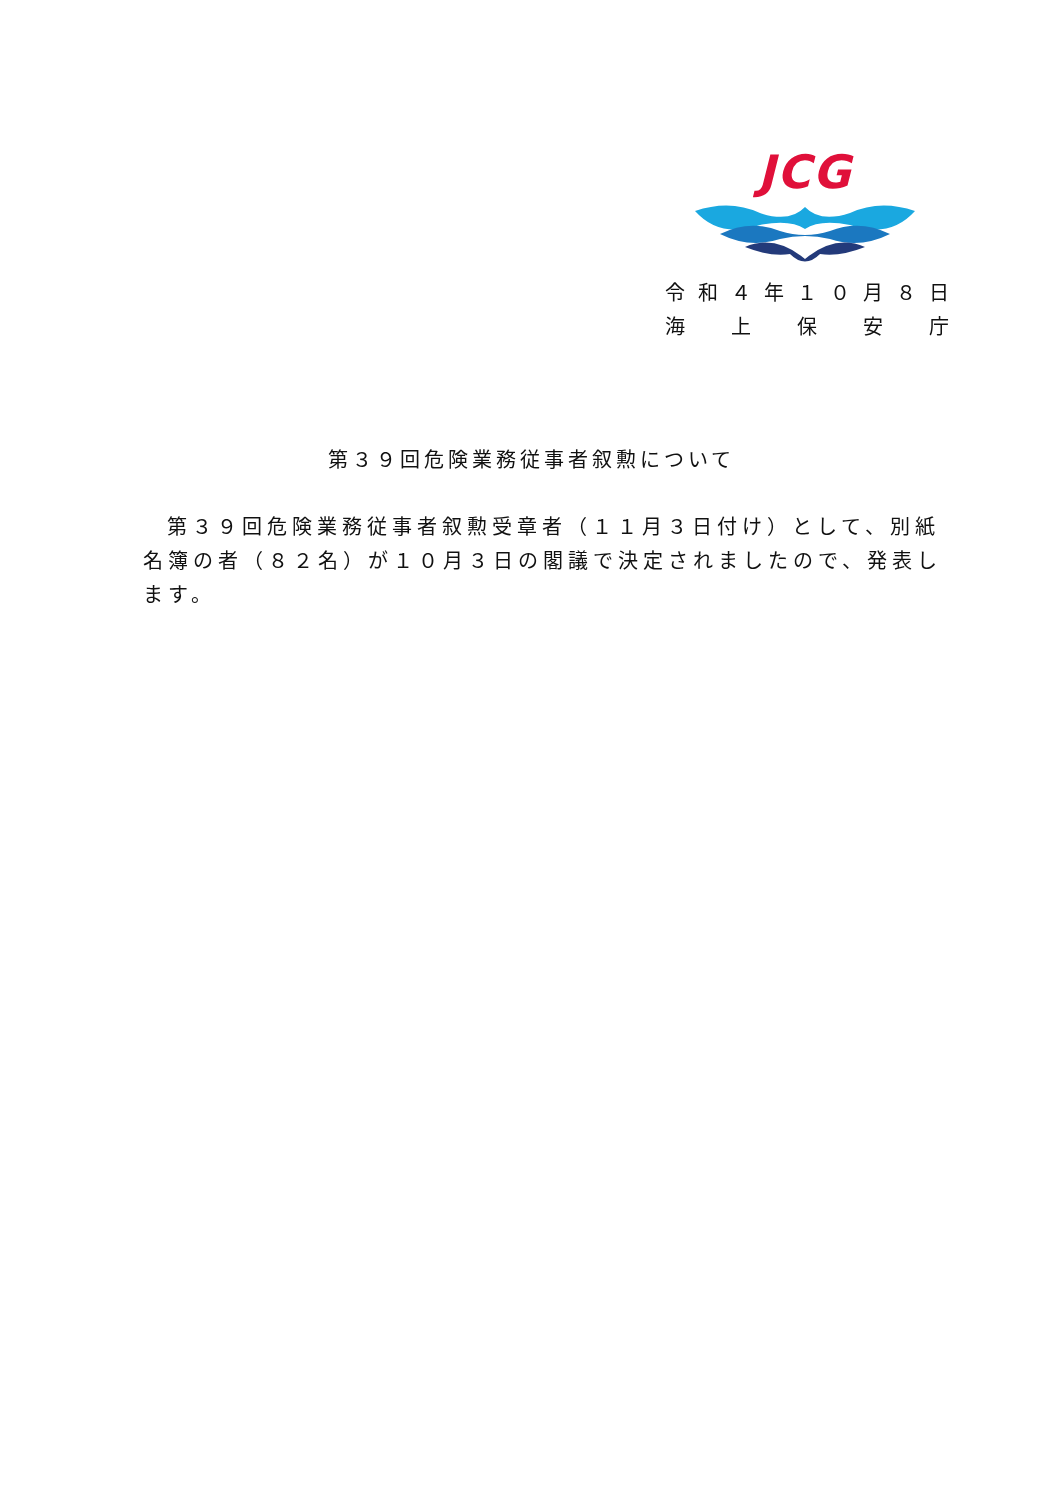JCG
令和４年１０月８日
海　上　保　安　庁
第３９回危険業務従事者叙勲について
第３９回危険業務従事者叙勲受章者（１１月３日付け）として、別紙名簿の者（８２名）が１０月３日の閣議で決定されましたので、発表します。